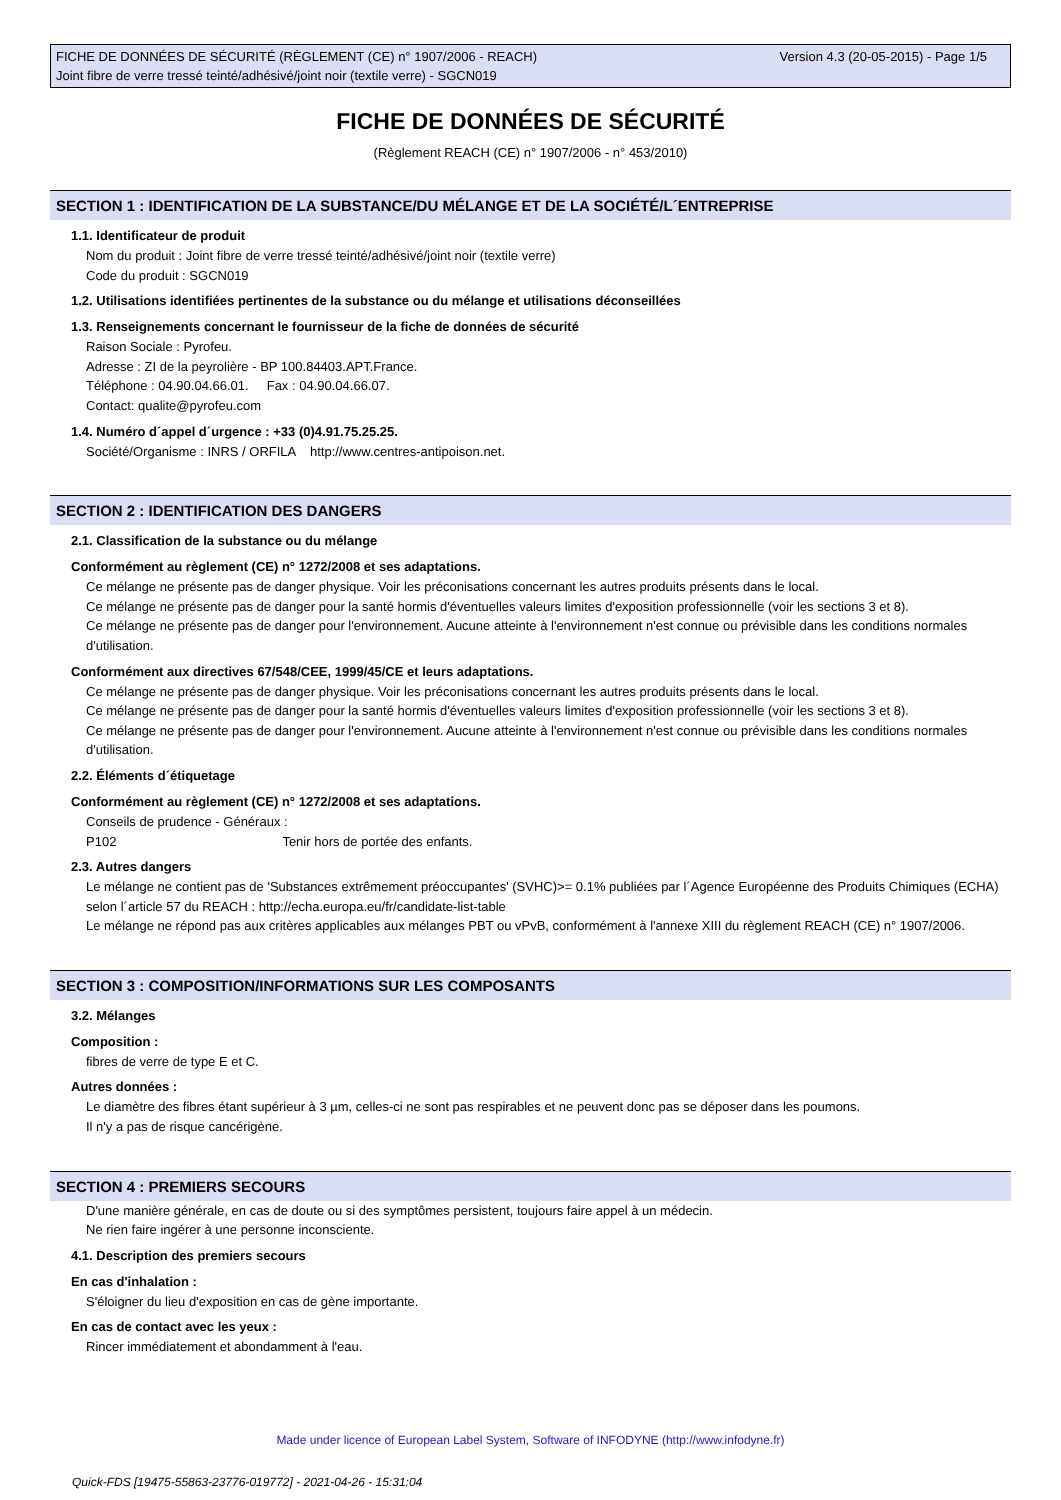Version 4.3 (20-05-2015) - Page 1/5 FICHE DE DONNÉES DE SÉCURITÉ (RÈGLEMENT (CE) n° 1907/2006 - REACH)
Joint fibre de verre tressé teinté/adhésivé/joint noir (textile verre) - SGCN019
FICHE DE DONNÉES DE SÉCURITÉ
(Règlement REACH (CE) n° 1907/2006 - n° 453/2010)
SECTION 1 : IDENTIFICATION DE LA SUBSTANCE/DU MÉLANGE ET DE LA SOCIÉTÉ/L´ENTREPRISE
1.1. Identificateur de produit
Nom du produit : Joint fibre de verre tressé teinté/adhésivé/joint noir (textile verre)
Code du produit : SGCN019
1.2. Utilisations identifiées pertinentes de la substance ou du mélange et utilisations déconseillées
1.3. Renseignements concernant le fournisseur de la fiche de données de sécurité
Raison Sociale : Pyrofeu.
Adresse : ZI de la peyrolière - BP 100.84403.APT.France.
Téléphone : 04.90.04.66.01. Fax : 04.90.04.66.07.
Contact: qualite@pyrofeu.com
1.4. Numéro d´appel d´urgence : +33 (0)4.91.75.25.25.
Société/Organisme : INRS / ORFILA http://www.centres-antipoison.net.
SECTION 2 : IDENTIFICATION DES DANGERS
2.1. Classification de la substance ou du mélange
Conformément au règlement (CE) n° 1272/2008 et ses adaptations.
Ce mélange ne présente pas de danger physique. Voir les préconisations concernant les autres produits présents dans le local.
Ce mélange ne présente pas de danger pour la santé hormis d'éventuelles valeurs limites d'exposition professionnelle (voir les sections 3 et 8).
Ce mélange ne présente pas de danger pour l'environnement. Aucune atteinte à l'environnement n'est connue ou prévisible dans les conditions normales d'utilisation.
Conformément aux directives 67/548/CEE, 1999/45/CE et leurs adaptations.
Ce mélange ne présente pas de danger physique. Voir les préconisations concernant les autres produits présents dans le local.
Ce mélange ne présente pas de danger pour la santé hormis d'éventuelles valeurs limites d'exposition professionnelle (voir les sections 3 et 8).
Ce mélange ne présente pas de danger pour l'environnement. Aucune atteinte à l'environnement n'est connue ou prévisible dans les conditions normales d'utilisation.
2.2. Éléments d´étiquetage
Conformément au règlement (CE) n° 1272/2008 et ses adaptations.
Conseils de prudence - Généraux :
P102 Tenir hors de portée des enfants.
2.3. Autres dangers
Le mélange ne contient pas de 'Substances extrêmement préoccupantes' (SVHC)>= 0.1% publiées par l´Agence Européenne des Produits Chimiques (ECHA) selon l´article 57 du REACH : http://echa.europa.eu/fr/candidate-list-table
Le mélange ne répond pas aux critères applicables aux mélanges PBT ou vPvB, conformément à l'annexe XIII du règlement REACH (CE) n° 1907/2006.
SECTION 3 : COMPOSITION/INFORMATIONS SUR LES COMPOSANTS
3.2. Mélanges
Composition :
fibres de verre de type E et C.
Autres données :
Le diamètre des fibres étant supérieur à 3 µm, celles-ci ne sont pas respirables et ne peuvent donc pas se déposer dans les poumons.
Il n'y a pas de risque cancérigène.
SECTION 4 : PREMIERS SECOURS
D'une manière générale, en cas de doute ou si des symptômes persistent, toujours faire appel à un médecin.
Ne rien faire ingérer à une personne inconsciente.
4.1. Description des premiers secours
En cas d'inhalation :
S'éloigner du lieu d'exposition en cas de gène importante.
En cas de contact avec les yeux :
Rincer immédiatement et abondamment à l'eau.
Made under licence of European Label System, Software of INFODYNE (http://www.infodyne.fr)
Quick-FDS [19475-55863-23776-019772] - 2021-04-26 - 15:31:04